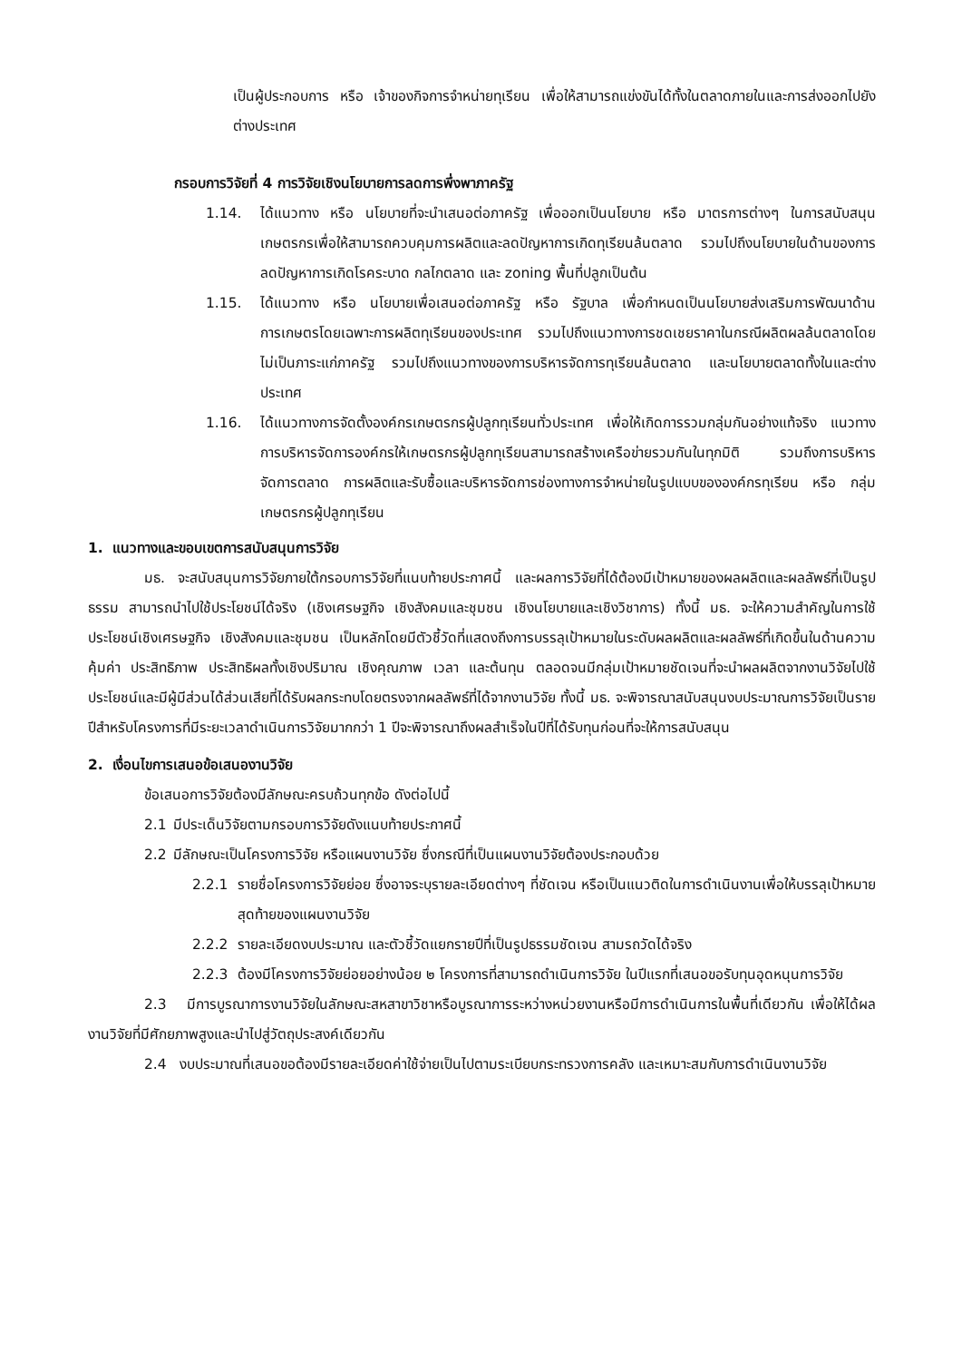เป็นผู้ประกอบการ หรือ เจ้าของกิจการจำหน่ายทุเรียน เพื่อให้สามารถแข่งขันได้ทั้งในตลาดภายในและการส่งออกไปยังต่างประเทศ
กรอบการวิจัยที่ 4 การวิจัยเชิงนโยบายการลดการพึ่งพาภาครัฐ
1.14. ได้แนวทาง หรือ นโยบายที่จะนำเสนอต่อภาครัฐ เพื่อออกเป็นนโยบาย หรือ มาตรการต่างๆ ในการสนับสนุนเกษตรกรเพื่อให้สามารถควบคุมการผลิตและลดปัญหาการเกิดทุเรียนล้นตลาด รวมไปถึงนโยบายในด้านของการลดปัญหาการเกิดโรคระบาด กลไกตลาด และ zoning พื้นที่ปลูกเป็นต้น
1.15. ได้แนวทาง หรือ นโยบายเพื่อเสนอต่อภาครัฐ หรือ รัฐบาล เพื่อกำหนดเป็นนโยบายส่งเสริมการพัฒนาด้านการเกษตรโดยเฉพาะการผลิตทุเรียนของประเทศ รวมไปถึงแนวทางการชดเชยราคาในกรณีผลิตผลล้นตลาดโดยไม่เป็นภาระแก่ภาครัฐ รวมไปถึงแนวทางของการบริหารจัดการทุเรียนล้นตลาด และนโยบายตลาดทั้งในและต่างประเทศ
1.16. ได้แนวทางการจัดตั้งองค์กรเกษตรกรผู้ปลูกทุเรียนทั่วประเทศ เพื่อให้เกิดการรวมกลุ่มกันอย่างแท้จริง แนวทางการบริหารจัดการองค์กรให้เกษตรกรผู้ปลูกทุเรียนสามารถสร้างเครือข่ายรวมกันในทุกมิติ รวมถึงการบริหารจัดการตลาด การผลิตและรับซื้อและบริหารจัดการช่องทางการจำหน่ายในรูปแบบขององค์กรทุเรียน หรือ กลุ่มเกษตรกรผู้ปลูกทุเรียน
1. แนวทางและขอบเขตการสนับสนุนการวิจัย
มธ. จะสนับสนุนการวิจัยภายใต้กรอบการวิจัยที่แนบท้ายประกาศนี้ และผลการวิจัยที่ได้ต้องมีเป้าหมายของผลผลิตและผลลัพธ์ที่เป็นรูปธรรม สามารถนำไปใช้ประโยชน์ได้จริง (เชิงเศรษฐกิจ เชิงสังคมและชุมชน เชิงนโยบายและเชิงวิชาการ) ทั้งนี้ มธ. จะให้ความสำคัญในการใช้ประโยชน์เชิงเศรษฐกิจ เชิงสังคมและชุมชน เป็นหลักโดยมีตัวชี้วัดที่แสดงถึงการบรรลุเป้าหมายในระดับผลผลิตและผลลัพธ์ที่เกิดขึ้นในด้านความคุ้มค่า ประสิทธิภาพ ประสิทธิผลทั้งเชิงปริมาณ เชิงคุณภาพ เวลา และต้นทุน ตลอดจนมีกลุ่มเป้าหมายชัดเจนที่จะนำผลผลิตจากงานวิจัยไปใช้ประโยชน์และมีผู้มีส่วนได้ส่วนเสียที่ได้รับผลกระทบโดยตรงจากผลลัพธ์ที่ได้จากงานวิจัย ทั้งนี้ มธ. จะพิจารณาสนับสนุนงบประมาณการวิจัยเป็นรายปีสำหรับโครงการที่มีระยะเวลาดำเนินการวิจัยมากกว่า 1 ปีจะพิจารณาถึงผลสำเร็จในปีที่ได้รับทุนก่อนที่จะให้การสนับสนุน
2. เงื่อนไขการเสนอข้อเสนองานวิจัย
ข้อเสนอการวิจัยต้องมีลักษณะครบถ้วนทุกข้อ ดังต่อไปนี้
2.1 มีประเด็นวิจัยตามกรอบการวิจัยดังแนบท้ายประกาศนี้
2.2 มีลักษณะเป็นโครงการวิจัย หรือแผนงานวิจัย ซึ่งกรณีที่เป็นแผนงานวิจัยต้องประกอบด้วย
2.2.1 รายชื่อโครงการวิจัยย่อย ซึ่งอาจระบุรายละเอียดต่างๆ ที่ชัดเจน หรือเป็นแนวติดในการดำเนินงานเพื่อให้บรรลุเป้าหมายสุดท้ายของแผนงานวิจัย
2.2.2 รายละเอียดงบประมาณ และตัวชี้วัดแยกรายปีที่เป็นรูปธรรมชัดเจน สามรถวัดได้จริง
2.2.3 ต้องมีโครงการวิจัยย่อยอย่างน้อย ๒ โครงการที่สามารถดำเนินการวิจัย ในปีแรกที่เสนอขอรับทุนอุดหนุนการวิจัย
2.3 มีการบูรณาการงานวิจัยในลักษณะสหสาขาวิชาหรือบูรณาการระหว่างหน่วยงานหรือมีการดำเนินการในพื้นที่เดียวกัน เพื่อให้ได้ผลงานวิจัยที่มีศักยภาพสูงและนำไปสู่วัตถุประสงค์เดียวกัน
2.4 งบประมาณที่เสนอขอต้องมีรายละเอียดค่าใช้จ่ายเป็นไปตามระเบียบกระทรวงการคลัง และเหมาะสมกับการดำเนินงานวิจัย